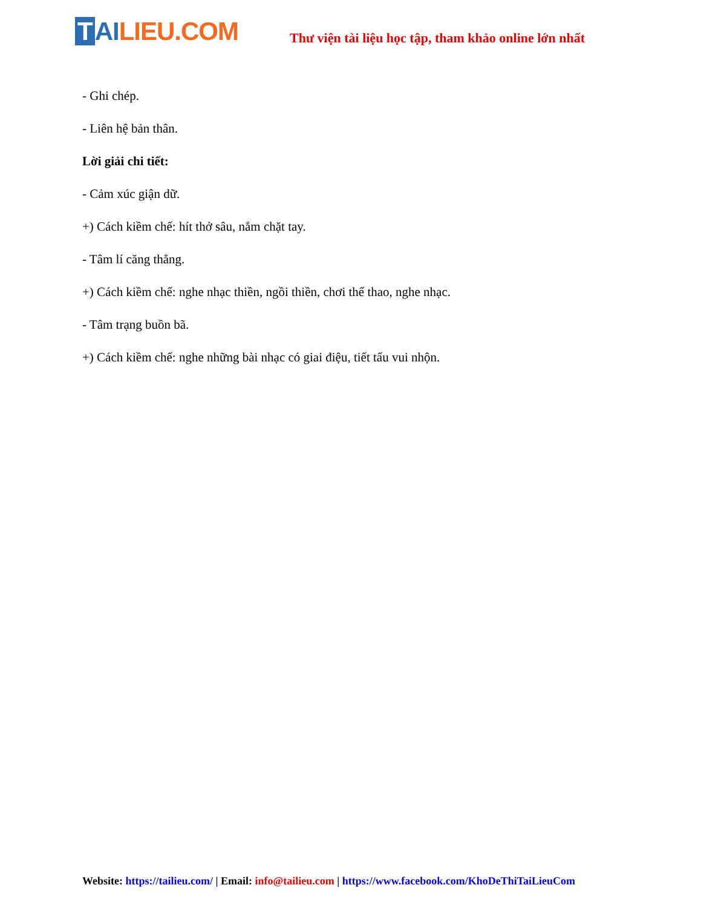T AI LIEU.COM
Thư viện tài liệu học tập, tham khảo online lớn nhất
- Ghi chép.
- Liên hệ bản thân.
Lời giải chi tiết:
- Cảm xúc giận dữ.
+) Cách kiềm chế: hít thở sâu, nắm chặt tay.
- Tâm lí căng thẳng.
+) Cách kiềm chế: nghe nhạc thiền, ngồi thiền, chơi thể thao, nghe nhạc.
- Tâm trạng buồn bã.
+) Cách kiềm chế: nghe những bài nhạc có giai điệu, tiết tấu vui nhộn.
Website: https://tailieu.com/ | Email: info@tailieu.com | https://www.facebook.com/KhoDeThiTaiLieuCom